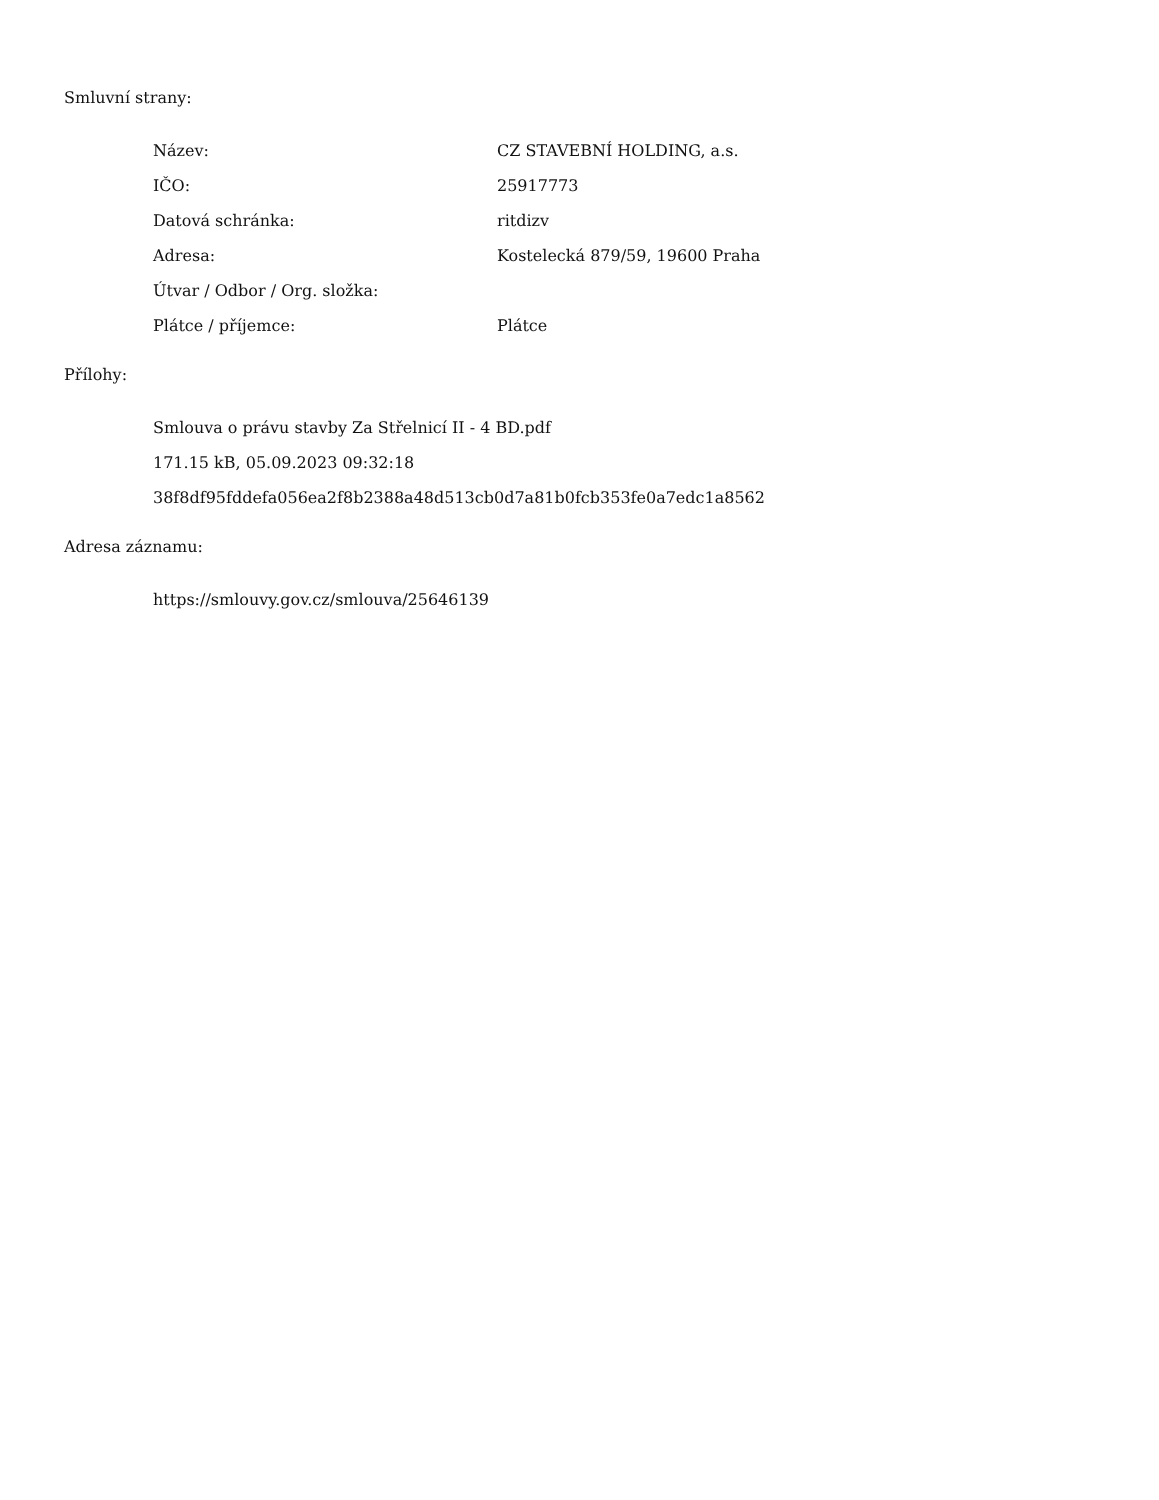Smluvní strany:
| Název: | CZ STAVEBNÍ HOLDING, a.s. |
| IČO: | 25917773 |
| Datová schránka: | ritdizv |
| Adresa: | Kostelecká 879/59, 19600 Praha |
| Útvar / Odbor / Org. složka: | |
| Plátce / příjemce: | Plátce |
Přílohy:
Smlouva o právu stavby Za Střelnicí II - 4 BD.pdf
171.15 kB, 05.09.2023 09:32:18
38f8df95fddefa056ea2f8b2388a48d513cb0d7a81b0fcb353fe0a7edc1a8562
Adresa záznamu:
https://smlouvy.gov.cz/smlouva/25646139